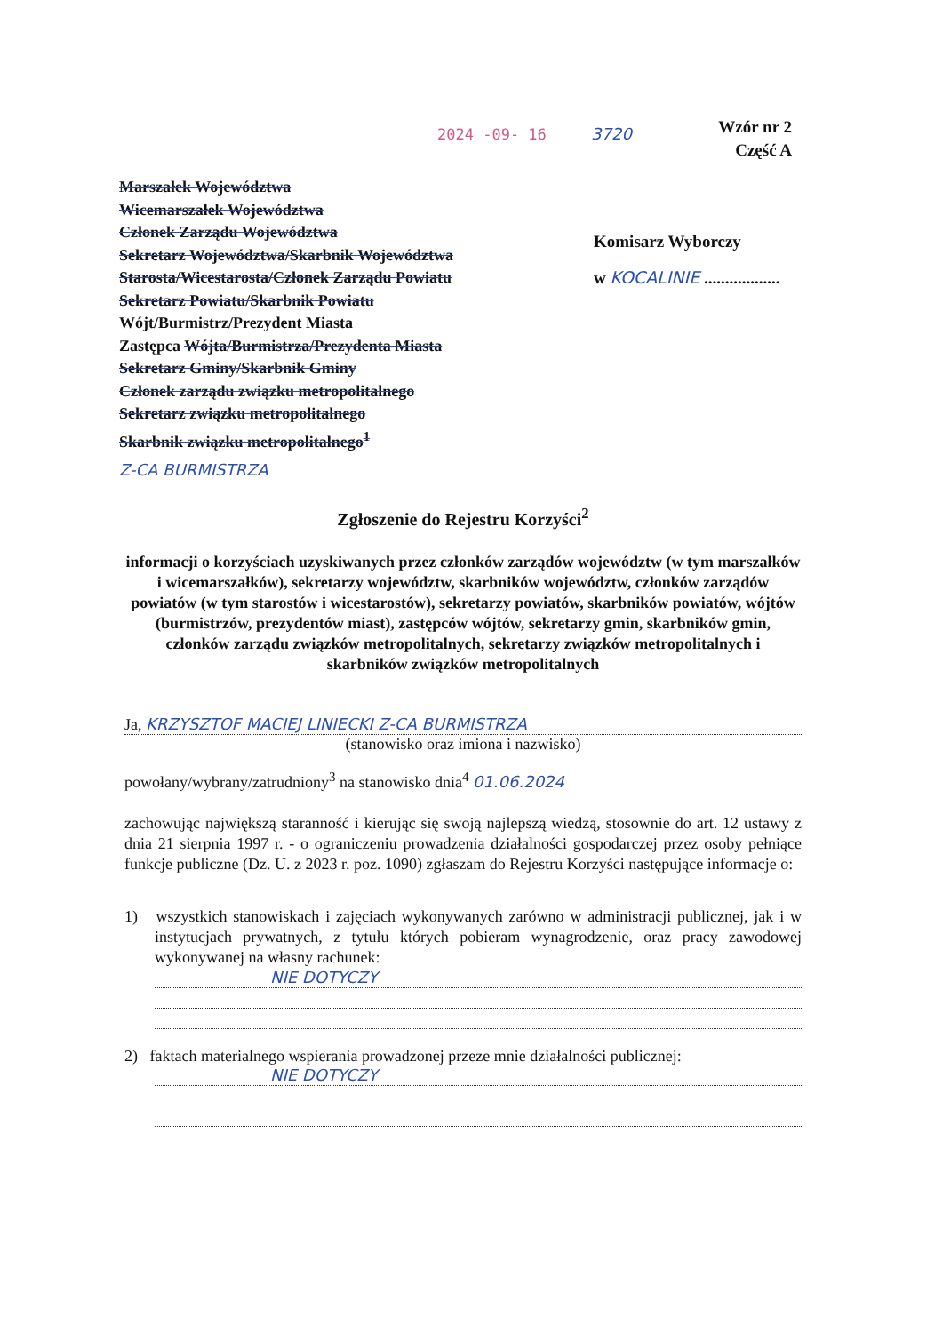2024 -09- 16 3720
Wzór nr 2
Część A
Marszałek Województwa
Wicemarszałek Województwa
Członek Zarządu Województwa
Sekretarz Województwa/Skarbnik Województwa
Starosta/Wicestarosta/Członek Zarządu Powiatu
Sekretarz Powiatu/Skarbnik Powiatu
Wójt/Burmistrz/Prezydent Miasta
Zastępca Wójta/Burmistrza/Prezydenta Miasta
Sekretarz Gminy/Skarbnik Gminy
Członek zarządu związku metropolitalnego
Sekretarz związku metropolitalnego
Skarbnik związku metropolitalnego<sup>1</sup>
Z-CA BURMISTRZA
Komisarz Wyborczy
w KOCALINIE ..................
Zgłoszenie do Rejestru Korzyści<sup>2</sup>
informacji o korzyściach uzyskiwanych przez członków zarządów województw (w tym marszałków i wicemarszałków), sekretarzy województw, skarbników województw, członków zarządów powiatów (w tym starostów i wicestarostów), sekretarzy powiatów, skarbników powiatów, wójtów (burmistrzów, prezydentów miast), zastępców wójtów, sekretarzy gmin, skarbników gmin, członków zarządu związków metropolitalnych, sekretarzy związków metropolitalnych i skarbników związków metropolitalnych
Ja, KRZYSZTOF MACIEJ LINIECKI Z-CA BURMISTRZA
(stanowisko oraz imiona i nazwisko)
powołany/wybrany/zatrudniony<sup>3</sup> na stanowisko dnia<sup>4</sup> 01.06.2024
zachowując największą staranność i kierując się swoją najlepszą wiedzą, stosownie do art. 12 ustawy z dnia 21 sierpnia 1997 r. - o ograniczeniu prowadzenia działalności gospodarczej przez osoby pełniące funkcje publiczne (Dz. U. z 2023 r. poz. 1090) zgłaszam do Rejestru Korzyści następujące informacje o:
1) wszystkich stanowiskach i zajęciach wykonywanych zarówno w administracji publicznej, jak i w instytucjach prywatnych, z tytułu których pobieram wynagrodzenie, oraz pracy zawodowej wykonywanej na własny rachunek:
NIE DOTYCZY
2) faktach materialnego wspierania prowadzonej przeze mnie działalności publicznej:
NIE DOTYCZY